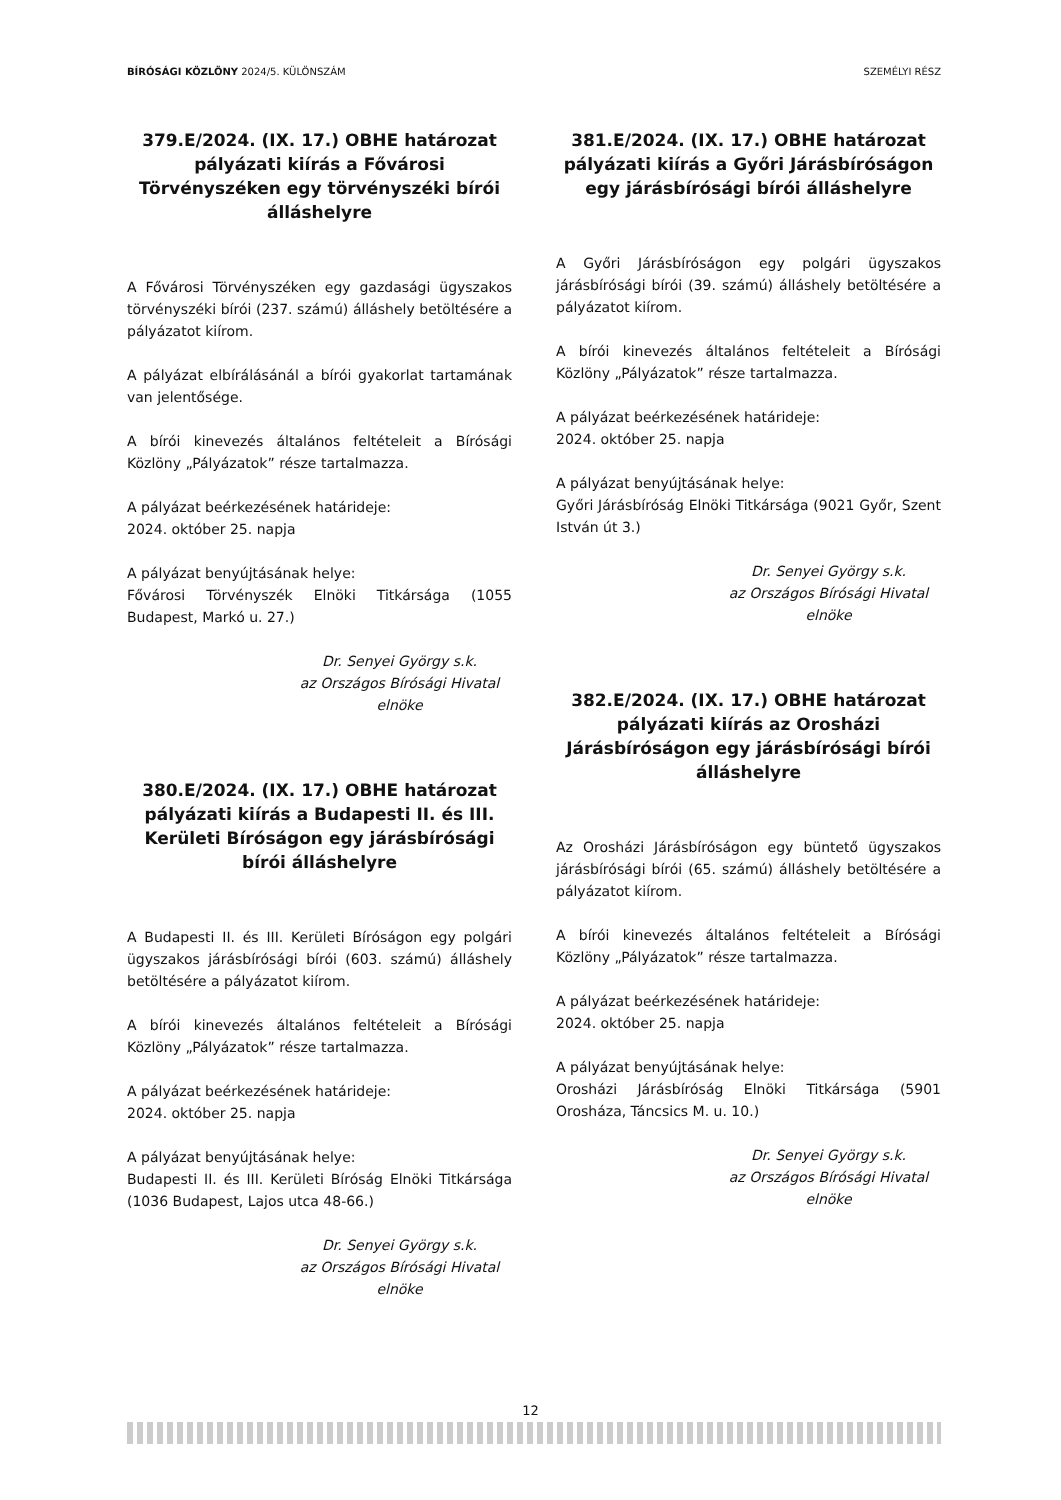BÍRÓSÁGI KÖZLÖNY 2024/5. KÜLÖNSZÁM SZEMÉLYI RÉSZ
379.E/2024. (IX. 17.) OBHE határozat pályázati kiírás a Fővárosi Törvényszéken egy törvényszéki bírói álláshelyre
A Fővárosi Törvényszéken egy gazdasági ügyszakos törvényszéki bírói (237. számú) álláshely betöltésére a pályázatot kiírom.
A pályázat elbírálásánál a bírói gyakorlat tartamának van jelentősége.
A bírói kinevezés általános feltételeit a Bírósági Közlöny „Pályázatok” része tartalmazza.
A pályázat beérkezésének határideje:
2024. október 25. napja
A pályázat benyújtásának helye:
Fővárosi Törvényszék Elnöki Titkársága (1055 Budapest, Markó u. 27.)
Dr. Senyei György s.k.
az Országos Bírósági Hivatal
elnöke
380.E/2024. (IX. 17.) OBHE határozat pályázati kiírás a Budapesti II. és III. Kerületi Bíróságon egy járásbírósági bírói álláshelyre
A Budapesti II. és III. Kerületi Bíróságon egy polgári ügyszakos járásbírósági bírói (603. számú) álláshely betöltésére a pályázatot kiírom.
A bírói kinevezés általános feltételeit a Bírósági Közlöny „Pályázatok” része tartalmazza.
A pályázat beérkezésének határideje:
2024. október 25. napja
A pályázat benyújtásának helye:
Budapesti II. és III. Kerületi Bíróság Elnöki Titkársága (1036 Budapest, Lajos utca 48-66.)
Dr. Senyei György s.k.
az Országos Bírósági Hivatal
elnöke
381.E/2024. (IX. 17.) OBHE határozat pályázati kiírás a Győri Járásbíróságon egy járásbírósági bírói álláshelyre
A Győri Járásbíróságon egy polgári ügyszakos járásbírósági bírói (39. számú) álláshely betöltésére a pályázatot kiírom.
A bírói kinevezés általános feltételeit a Bírósági Közlöny „Pályázatok” része tartalmazza.
A pályázat beérkezésének határideje:
2024. október 25. napja
A pályázat benyújtásának helye:
Győri Járásbíróság Elnöki Titkársága (9021 Győr, Szent István út 3.)
Dr. Senyei György s.k.
az Országos Bírósági Hivatal
elnöke
382.E/2024. (IX. 17.) OBHE határozat pályázati kiírás az Orosházi Járásbíróságon egy járásbírósági bírói álláshelyre
Az Orosházi Járásbíróságon egy büntető ügyszakos járásbírósági bírói (65. számú) álláshely betöltésére a pályázatot kiírom.
A bírói kinevezés általános feltételeit a Bírósági Közlöny „Pályázatok” része tartalmazza.
A pályázat beérkezésének határideje:
2024. október 25. napja
A pályázat benyújtásának helye:
Orosházi Járásbíróság Elnöki Titkársága (5901 Orosháza, Táncsics M. u. 10.)
Dr. Senyei György s.k.
az Országos Bírósági Hivatal
elnöke
12